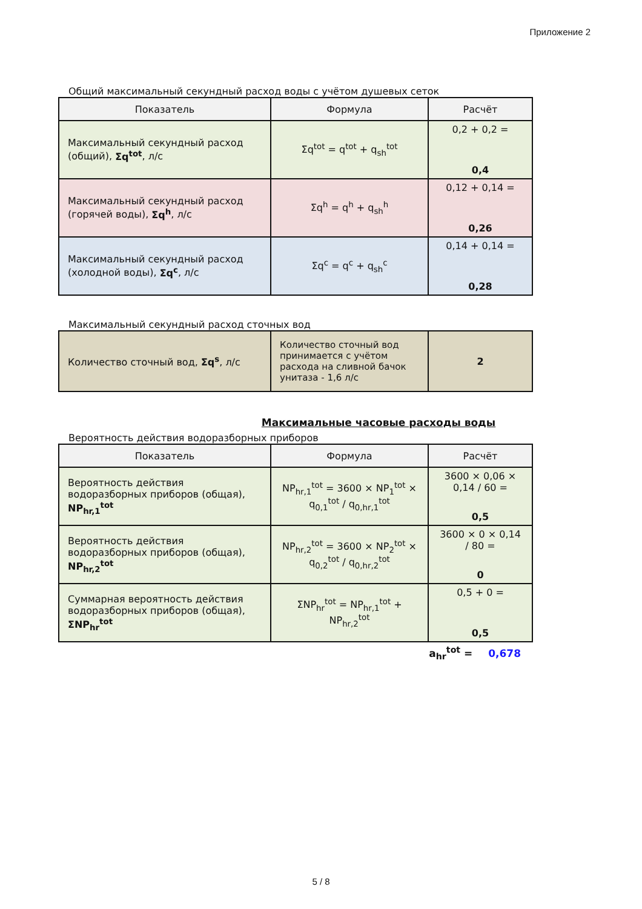Приложение 2
Общий максимальный секундный расход воды с учётом душевых сеток
| Показатель | Формула | Расчёт |
| --- | --- | --- |
| Максимальный секундный расход (общий), Σq<sup>tot</sup> , л/с | Σq<sup>tot</sup> = q<sup>tot</sup> + q<sub>sh</sub><sup>tot</sup> | 0,2 + 0,2 = 0,4 |
| Максимальный секундный расход (горячей воды), Σq<sup>h</sup> , л/с | Σq<sup>h</sup> = q<sup>h</sup> + q<sub>sh</sub><sup>h</sup> | 0,12 + 0,14 = 0,26 |
| Максимальный секундный расход (холодной воды), Σq<sup>c</sup> , л/с | Σq<sup>c</sup> = q<sup>c</sup> + q<sub>sh</sub><sup>c</sup> | 0,14 + 0,14 = 0,28 |
Максимальный секундный расход сточных вод
| Количество сточный вод, Σq<sup>s</sup> , л/с | Количество сточный вод принимается с учётом расхода на сливной бачок унитаза - 1,6 л/с | 2 |
Максимальные часовые расходы воды
Вероятность действия водоразборных приборов
| Показатель | Формула | Расчёт |
| --- | --- | --- |
| Вероятность действия водоразборных приборов (общая), NP<sub>hr,1</sub><sup>tot</sup> | NP<sub>hr,1</sub><sup>tot</sup> = 3600 × NP<sub>1</sub><sup>tot</sup> × q<sub>0,1</sub><sup>tot</sup> / q<sub>0,hr,1</sub><sup>tot</sup> | 3600 × 0,06 × 0,14 / 60 = 0,5 |
| Вероятность действия водоразборных приборов (общая), NP<sub>hr,2</sub><sup>tot</sup> | NP<sub>hr,2</sub><sup>tot</sup> = 3600 × NP<sub>2</sub><sup>tot</sup> × q<sub>0,2</sub><sup>tot</sup> / q<sub>0,hr,2</sub><sup>tot</sup> | 3600 × 0 × 0,14 / 80 = 0 |
| Суммарная вероятность действия водоразборных приборов (общая), ΣNP<sub>hr</sub><sup>tot</sup> | ΣNP<sub>hr</sub><sup>tot</sup> = NP<sub>hr,1</sub><sup>tot</sup> + NP<sub>hr,2</sub><sup>tot</sup> | 0,5 + 0 = 0,5 |
a<sub>hr</sub><sup>tot</sup> = 0,678
5 / 8